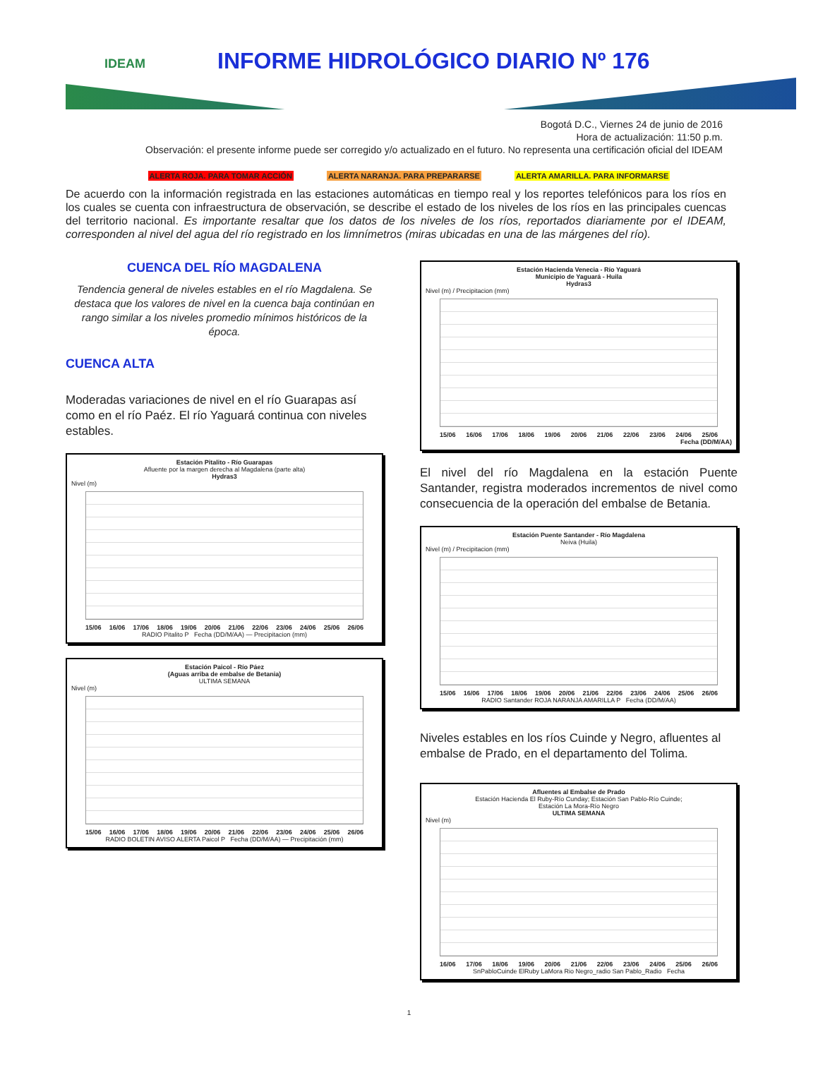IDEAM
INFORME HIDROLÓGICO DIARIO Nº 176
Bogotá D.C., Viernes 24 de junio de 2016
Hora de actualización: 11:50 p.m.
Observación: el presente informe puede ser corregido y/o actualizado en el futuro. No representa una certificación oficial del IDEAM
ALERTA ROJA. PARA TOMAR ACCIÓN ALERTA NARANJA. PARA PREPARARSE ALERTA AMARILLA. PARA INFORMARSE
De acuerdo con la información registrada en las estaciones automáticas en tiempo real y los reportes telefónicos para los ríos en los cuales se cuenta con infraestructura de observación, se describe el estado de los niveles de los ríos en las principales cuencas del territorio nacional. Es importante resaltar que los datos de los niveles de los ríos, reportados diariamente por el IDEAM, corresponden al nivel del agua del río registrado en los limnímetros (miras ubicadas en una de las márgenes del río).
CUENCA DEL RÍO MAGDALENA
Tendencia general de niveles estables en el río Magdalena. Se destaca que los valores de nivel en la cuenca baja continúan en rango similar a los niveles promedio mínimos históricos de la época.
CUENCA ALTA
Moderadas variaciones de nivel en el río Guarapas así como en el río Paéz. El río Yaguará continua con niveles estables.
Estación Pitalito - Río Guarapas
Afluente por la margen derecha al Magdalena (parte alta)
Hydras3
Nivel (m)
15/06 16/06 17/06 18/06 19/06 20/06 21/06 22/06 23/06 24/06 25/06 26/06
RADIO Pitalito P Fecha (DD/M/AA) — Precipitacion (mm)
Estación Paicol - Río Páez
(Aguas arriba de embalse de Betania)
ULTIMA SEMANA
Nivel (m)
15/06 16/06 17/06 18/06 19/06 20/06 21/06 22/06 23/06 24/06 25/06 26/06
RADIO BOLETIN AVISO ALERTA Paicol P Fecha (DD/M/AA) — Precipitación (mm)
Estación Hacienda Venecia - Río Yaguará
Municipio de Yaguará - Huila
Hydras3
Nivel (m) / Precipitacion (mm)
15/06 16/06 17/06 18/06 19/06 20/06 21/06 22/06 23/06 24/06 25/06
Fecha (DD/M/AA)
El nivel del río Magdalena en la estación Puente Santander, registra moderados incrementos de nivel como consecuencia de la operación del embalse de Betania.
Estación Puente Santander - Río Magdalena
Neiva (Huila)
Nivel (m) / Precipitacion (mm)
15/06 16/06 17/06 18/06 19/06 20/06 21/06 22/06 23/06 24/06 25/06 26/06
RADIO Santander ROJA NARANJA AMARILLA P Fecha (DD/M/AA)
Niveles estables en los ríos Cuinde y Negro, afluentes al embalse de Prado, en el departamento del Tolima.
Afluentes al Embalse de Prado
Estación Hacienda El Ruby-Río Cunday; Estación San Pablo-Río Cuinde;
Estación La Mora-Río Negro
ULTIMA SEMANA
Nivel (m)
16/06 17/06 18/06 19/06 20/06 21/06 22/06 23/06 24/06 25/06 26/06
SnPabloCuinde ElRuby LaMora Rio Negro_radio San Pablo_Radio Fecha
1